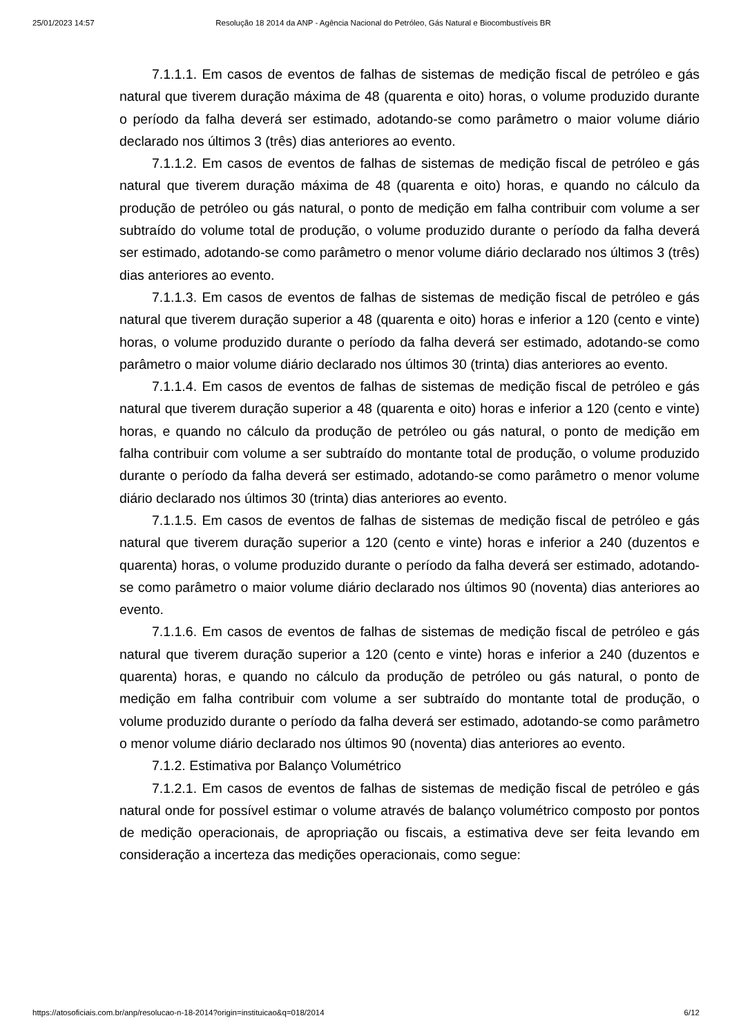25/01/2023 14:57 Resolução 18 2014 da ANP - Agência Nacional do Petróleo, Gás Natural e Biocombustíveis BR
7.1.1.1. Em casos de eventos de falhas de sistemas de medição fiscal de petróleo e gás natural que tiverem duração máxima de 48 (quarenta e oito) horas, o volume produzido durante o período da falha deverá ser estimado, adotando-se como parâmetro o maior volume diário declarado nos últimos 3 (três) dias anteriores ao evento.
7.1.1.2. Em casos de eventos de falhas de sistemas de medição fiscal de petróleo e gás natural que tiverem duração máxima de 48 (quarenta e oito) horas, e quando no cálculo da produção de petróleo ou gás natural, o ponto de medição em falha contribuir com volume a ser subtraído do volume total de produção, o volume produzido durante o período da falha deverá ser estimado, adotando-se como parâmetro o menor volume diário declarado nos últimos 3 (três) dias anteriores ao evento.
7.1.1.3. Em casos de eventos de falhas de sistemas de medição fiscal de petróleo e gás natural que tiverem duração superior a 48 (quarenta e oito) horas e inferior a 120 (cento e vinte) horas, o volume produzido durante o período da falha deverá ser estimado, adotando-se como parâmetro o maior volume diário declarado nos últimos 30 (trinta) dias anteriores ao evento.
7.1.1.4. Em casos de eventos de falhas de sistemas de medição fiscal de petróleo e gás natural que tiverem duração superior a 48 (quarenta e oito) horas e inferior a 120 (cento e vinte) horas, e quando no cálculo da produção de petróleo ou gás natural, o ponto de medição em falha contribuir com volume a ser subtraído do montante total de produção, o volume produzido durante o período da falha deverá ser estimado, adotando-se como parâmetro o menor volume diário declarado nos últimos 30 (trinta) dias anteriores ao evento.
7.1.1.5. Em casos de eventos de falhas de sistemas de medição fiscal de petróleo e gás natural que tiverem duração superior a 120 (cento e vinte) horas e inferior a 240 (duzentos e quarenta) horas, o volume produzido durante o período da falha deverá ser estimado, adotando-se como parâmetro o maior volume diário declarado nos últimos 90 (noventa) dias anteriores ao evento.
7.1.1.6. Em casos de eventos de falhas de sistemas de medição fiscal de petróleo e gás natural que tiverem duração superior a 120 (cento e vinte) horas e inferior a 240 (duzentos e quarenta) horas, e quando no cálculo da produção de petróleo ou gás natural, o ponto de medição em falha contribuir com volume a ser subtraído do montante total de produção, o volume produzido durante o período da falha deverá ser estimado, adotando-se como parâmetro o menor volume diário declarado nos últimos 90 (noventa) dias anteriores ao evento.
7.1.2. Estimativa por Balanço Volumétrico
7.1.2.1. Em casos de eventos de falhas de sistemas de medição fiscal de petróleo e gás natural onde for possível estimar o volume através de balanço volumétrico composto por pontos de medição operacionais, de apropriação ou fiscais, a estimativa deve ser feita levando em consideração a incerteza das medições operacionais, como segue:
https://atosoficiais.com.br/anp/resolucao-n-18-2014?origin=instituicao&q=018/2014 6/12